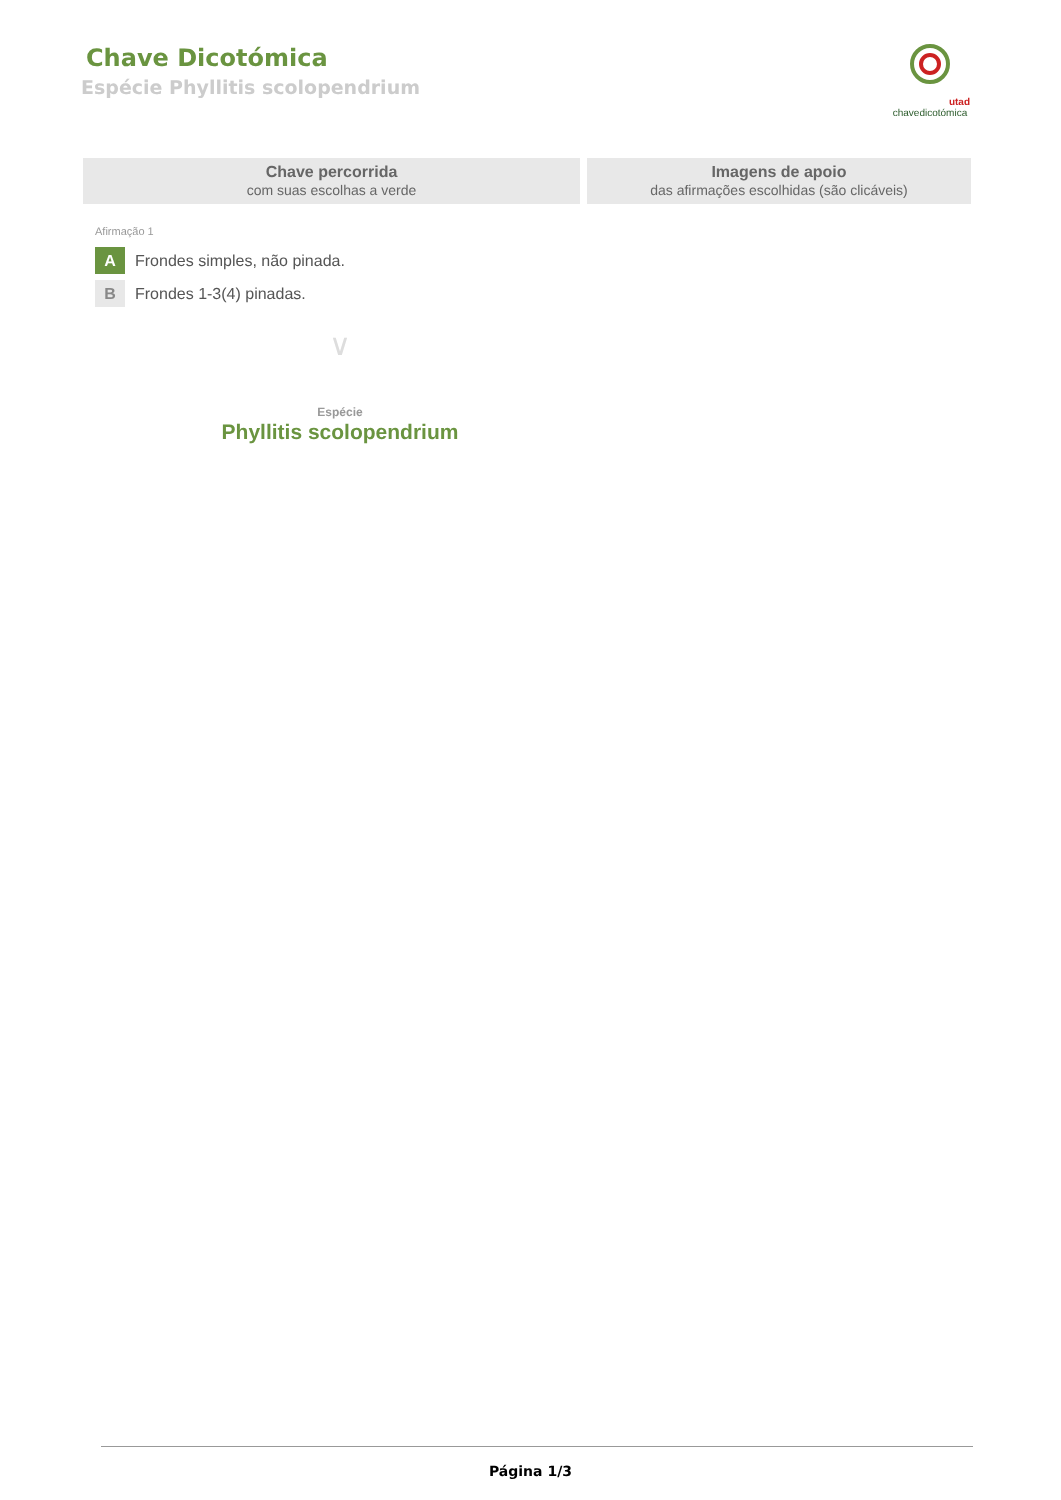Chave Dicotómica
Espécie Phyllitis scolopendrium
utad
chavedicotómica
Chave percorrida
com suas escolhas a verde
Imagens de apoio
das afirmações escolhidas (são clicáveis)
Afirmação 1
A
Frondes simples, não pinada.
B
Frondes 1-3(4) pinadas.
∨
Espécie
Phyllitis scolopendrium
Página 1/3